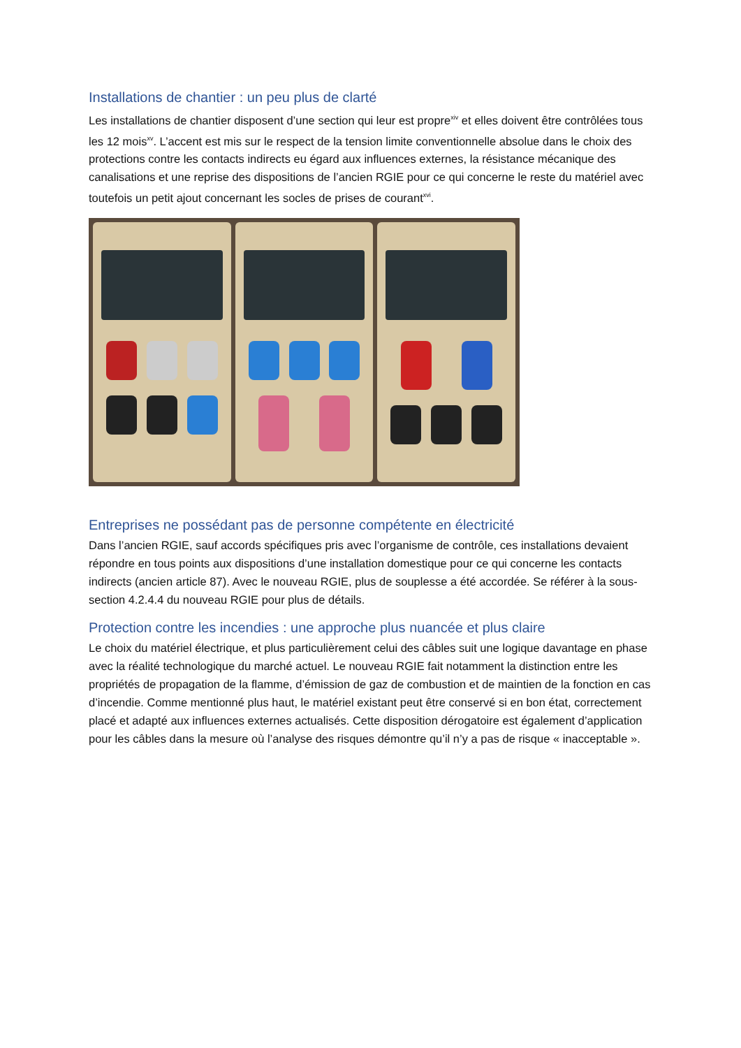Installations de chantier : un peu plus de clarté
Les installations de chantier disposent d’une section qui leur est propre<sup>xiv</sup> et elles doivent être contrôlées tous les 12 mois<sup>xv</sup>. L’accent est mis sur le respect de la tension limite conventionnelle absolue dans le choix des protections contre les contacts indirects eu égard aux influences externes, la résistance mécanique des canalisations et une reprise des dispositions de l’ancien RGIE pour ce qui concerne le reste du matériel avec toutefois un petit ajout concernant les socles de prises de courant<sup>xvi</sup>.
Entreprises ne possédant pas de personne compétente en électricité
Dans l’ancien RGIE, sauf accords spécifiques pris avec l’organisme de contrôle, ces installations devaient répondre en tous points aux dispositions d’une installation domestique pour ce qui concerne les contacts indirects (ancien article 87). Avec le nouveau RGIE, plus de souplesse a été accordée. Se référer à la sous-section 4.2.4.4 du nouveau RGIE pour plus de détails.
Protection contre les incendies : une approche plus nuancée et plus claire
Le choix du matériel électrique, et plus particulièrement celui des câbles suit une logique davantage en phase avec la réalité technologique du marché actuel. Le nouveau RGIE fait notamment la distinction entre les propriétés de propagation de la flamme, d’émission de gaz de combustion et de maintien de la fonction en cas d’incendie. Comme mentionné plus haut, le matériel existant peut être conservé si en bon état, correctement placé et adapté aux influences externes actualisés. Cette disposition dérogatoire est également d’application pour les câbles dans la mesure où l’analyse des risques démontre qu’il n’y a pas de risque « inacceptable ».